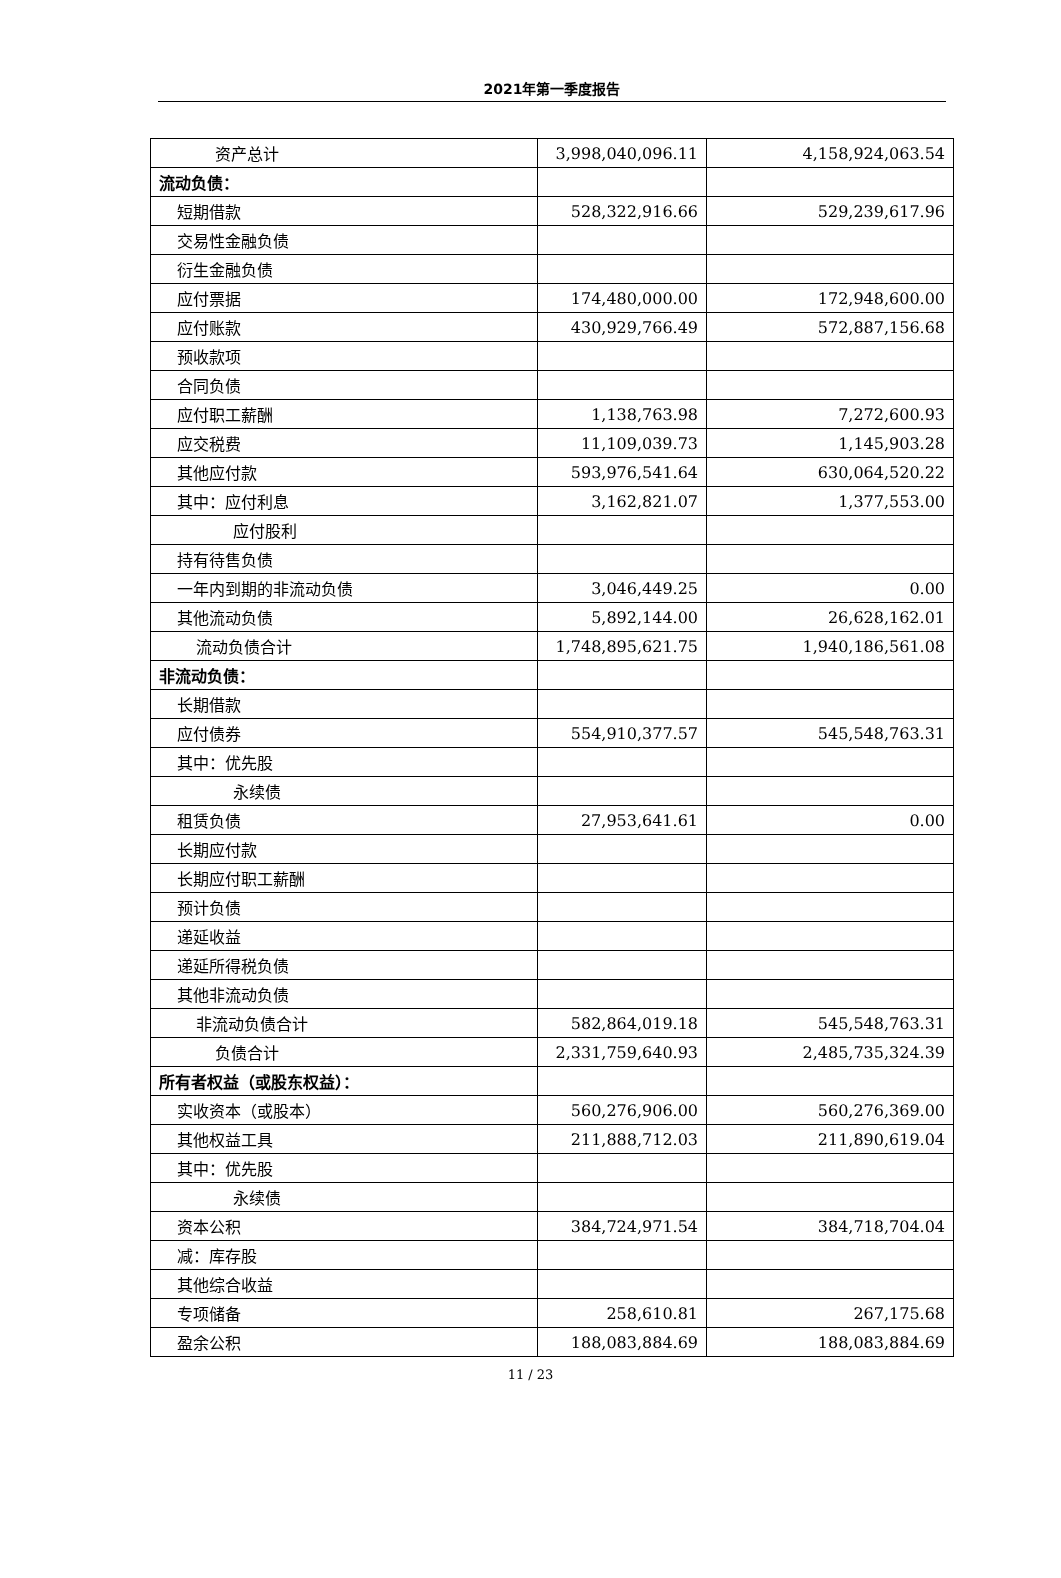2021年第一季度报告
| 资产总计 | 3,998,040,096.11 | 4,158,924,063.54 |
| 流动负债： | | |
| 短期借款 | 528,322,916.66 | 529,239,617.96 |
| 交易性金融负债 | | |
| 衍生金融负债 | | |
| 应付票据 | 174,480,000.00 | 172,948,600.00 |
| 应付账款 | 430,929,766.49 | 572,887,156.68 |
| 预收款项 | | |
| 合同负债 | | |
| 应付职工薪酬 | 1,138,763.98 | 7,272,600.93 |
| 应交税费 | 11,109,039.73 | 1,145,903.28 |
| 其他应付款 | 593,976,541.64 | 630,064,520.22 |
| 其中：应付利息 | 3,162,821.07 | 1,377,553.00 |
| 应付股利 | | |
| 持有待售负债 | | |
| 一年内到期的非流动负债 | 3,046,449.25 | 0.00 |
| 其他流动负债 | 5,892,144.00 | 26,628,162.01 |
| 流动负债合计 | 1,748,895,621.75 | 1,940,186,561.08 |
| 非流动负债： | | |
| 长期借款 | | |
| 应付债券 | 554,910,377.57 | 545,548,763.31 |
| 其中：优先股 | | |
| 永续债 | | |
| 租赁负债 | 27,953,641.61 | 0.00 |
| 长期应付款 | | |
| 长期应付职工薪酬 | | |
| 预计负债 | | |
| 递延收益 | | |
| 递延所得税负债 | | |
| 其他非流动负债 | | |
| 非流动负债合计 | 582,864,019.18 | 545,548,763.31 |
| 负债合计 | 2,331,759,640.93 | 2,485,735,324.39 |
| 所有者权益（或股东权益）： | | |
| 实收资本（或股本） | 560,276,906.00 | 560,276,369.00 |
| 其他权益工具 | 211,888,712.03 | 211,890,619.04 |
| 其中：优先股 | | |
| 永续债 | | |
| 资本公积 | 384,724,971.54 | 384,718,704.04 |
| 减：库存股 | | |
| 其他综合收益 | | |
| 专项储备 | 258,610.81 | 267,175.68 |
| 盈余公积 | 188,083,884.69 | 188,083,884.69 |
11 / 23